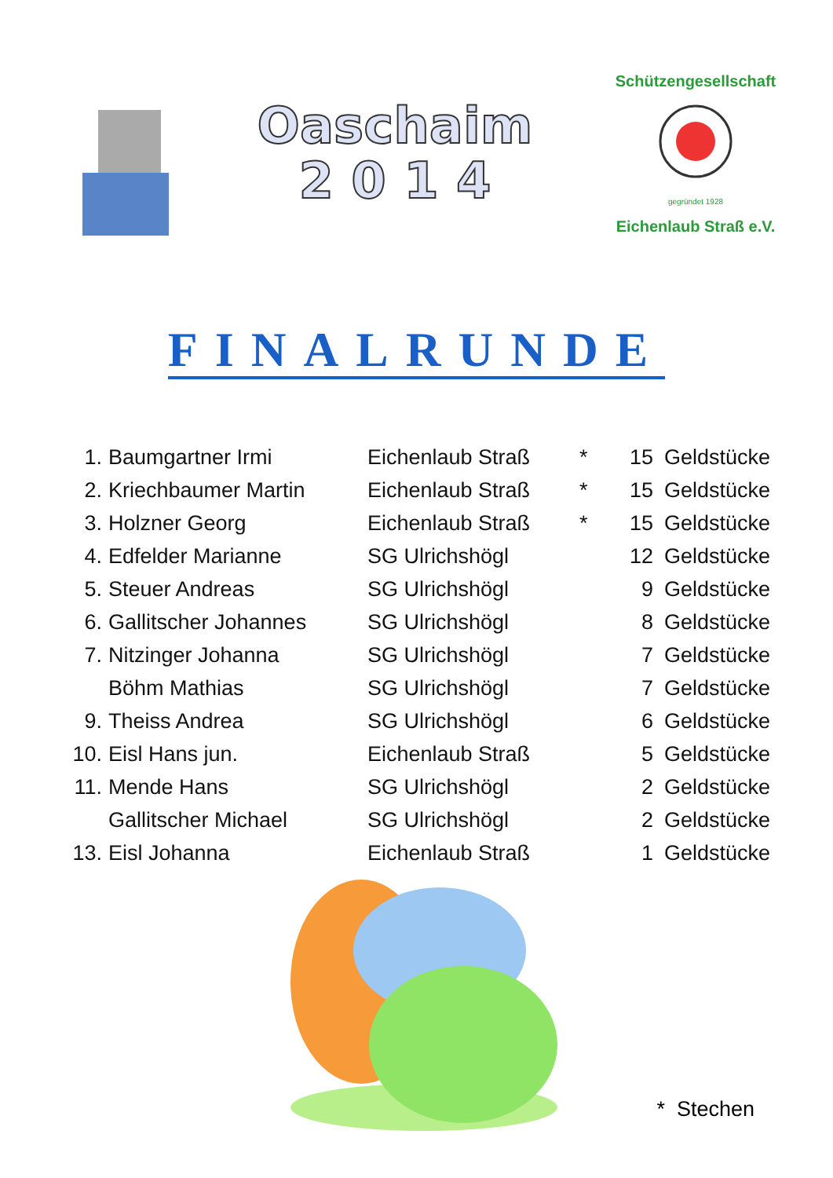Oaschaim
2 0 1 4
Schützengesellschaft
Eichenlaub Straß e.V.
gegründet 1928
FINALRUNDE
| 1. | Baumgartner Irmi | Eichenlaub Straß | * | 15 | Geldstücke |
| 2. | Kriechbaumer Martin | Eichenlaub Straß | * | 15 | Geldstücke |
| 3. | Holzner Georg | Eichenlaub Straß | * | 15 | Geldstücke |
| 4. | Edfelder Marianne | SG Ulrichshögl | | 12 | Geldstücke |
| 5. | Steuer Andreas | SG Ulrichshögl | | 9 | Geldstücke |
| 6. | Gallitscher Johannes | SG Ulrichshögl | | 8 | Geldstücke |
| 7. | Nitzinger Johanna | SG Ulrichshögl | | 7 | Geldstücke |
| | Böhm Mathias | SG Ulrichshögl | | 7 | Geldstücke |
| 9. | Theiss Andrea | SG Ulrichshögl | | 6 | Geldstücke |
| 10. | Eisl Hans jun. | Eichenlaub Straß | | 5 | Geldstücke |
| 11. | Mende Hans | SG Ulrichshögl | | 2 | Geldstücke |
| | Gallitscher Michael | SG Ulrichshögl | | 2 | Geldstücke |
| 13. | Eisl Johanna | Eichenlaub Straß | | 1 | Geldstücke |
* Stechen